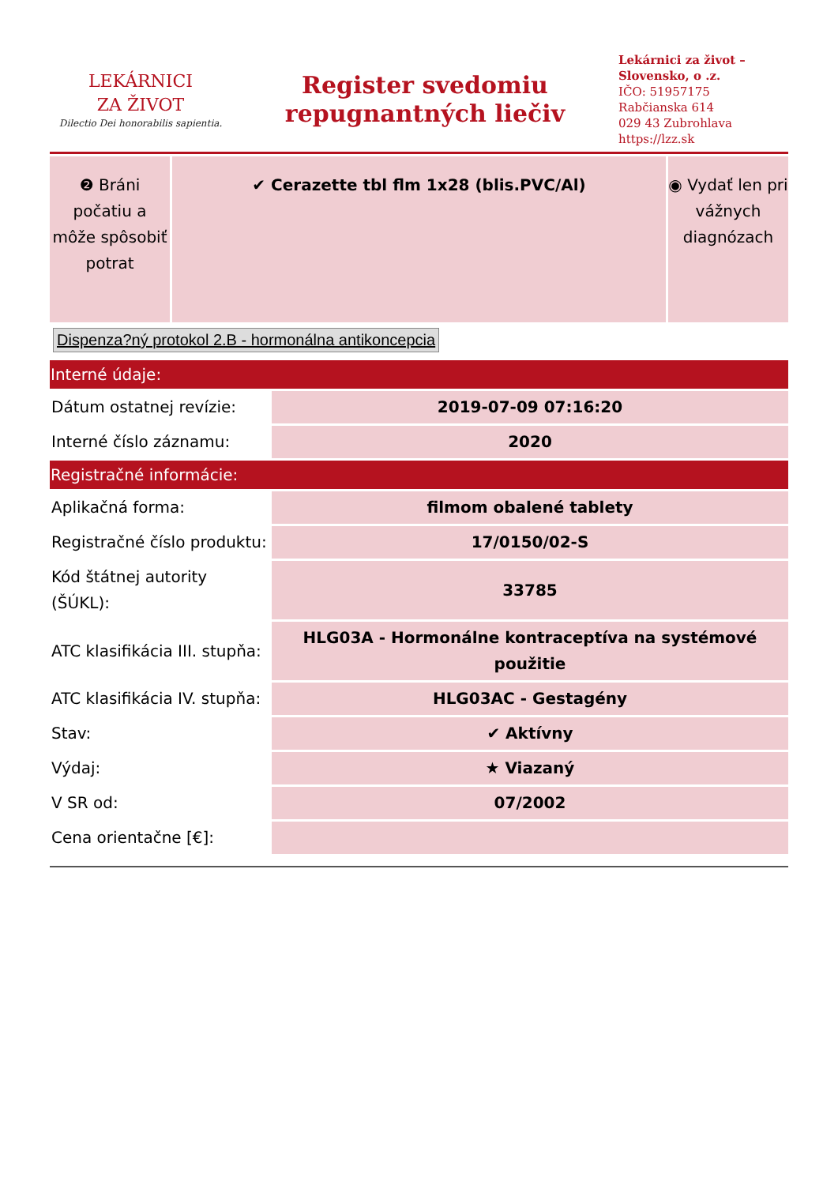LEKÁRNICI
ZA ŽIVOT
Dilectio Dei honorabilis sapientia.
Register svedomiu
repugnantných liečiv
Lekárnici za život – Slovensko, o .z.
IČO: 51957175
Rabčianska 614
029 43 Zubrohlava
https://lzz.sk
❷ Bráni počatiu a môže spôsobiť potrat
✔ Cerazette tbl flm 1x28 (blis.PVC/Al)
◉ Vydať len pri vážnych diagnózach
Dispenza?ný protokol 2.B - hormonálna antikoncepcia
| Interné údaje: | |
| --- | --- |
| Dátum ostatnej revízie: | 2019-07-09 07:16:20 |
| Interné číslo záznamu: | 2020 |
| Registračné informácie: | |
| Aplikačná forma: | filmom obalené tablety |
| Registračné číslo produktu: | 17/0150/02-S |
| Kód štátnej autority (ŠÚKL): | 33785 |
| ATC klasifikácia III. stupňa: | HLG03A - Hormonálne kontraceptíva na systémové použitie |
| ATC klasifikácia IV. stupňa: | HLG03AC - Gestagény |
| Stav: | ✔ Aktívny |
| Výdaj: | ★ Viazaný |
| V SR od: | 07/2002 |
| Cena orientačne [€]: | |